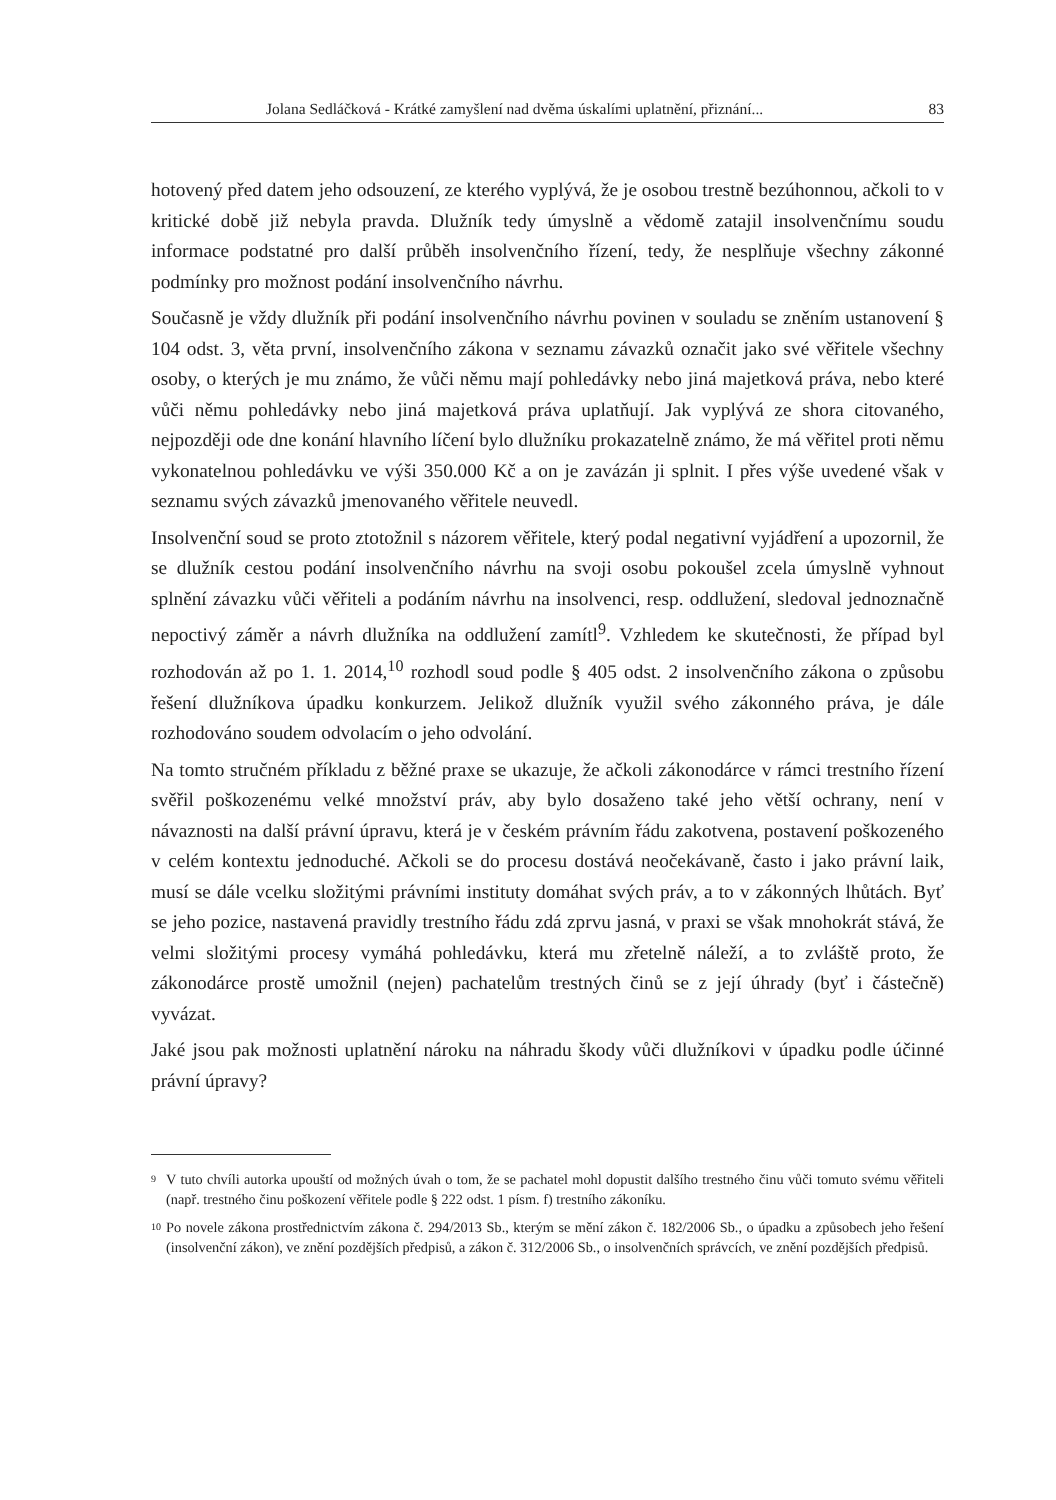Jolana Sedláčková - Krátké zamyšlení nad dvěma úskalími uplatnění, přiznání... 83
hotovený před datem jeho odsouzení, ze kterého vyplývá, že je osobou trestně bezúhonnou, ačkoli to v kritické době již nebyla pravda. Dlužník tedy úmyslně a vědomě zatajil insolvenčnímu soudu informace podstatné pro další průběh insolvenčního řízení, tedy, že nesplňuje všechny zákonné podmínky pro možnost podání insolvenčního návrhu.
Současně je vždy dlužník při podání insolvenčního návrhu povinen v souladu se zněním ustanovení § 104 odst. 3, věta první, insolvenčního zákona v seznamu závazků označit jako své věřitele všechny osoby, o kterých je mu známo, že vůči němu mají pohledávky nebo jiná majetková práva, nebo které vůči němu pohledávky nebo jiná majetková práva uplatňují. Jak vyplývá ze shora citovaného, nejpozději ode dne konání hlavního líčení bylo dlužníku prokazatelně známo, že má věřitel proti němu vykonatelnou pohledávku ve výši 350.000 Kč a on je zavázán ji splnit. I přes výše uvedené však v seznamu svých závazků jmenovaného věřitele neuvedl.
Insolvenční soud se proto ztotožnil s názorem věřitele, který podal negativní vyjádření a upozornil, že se dlužník cestou podání insolvenčního návrhu na svoji osobu pokoušel zcela úmyslně vyhnout splnění závazku vůči věřiteli a podáním návrhu na insolvenci, resp. oddlužení, sledoval jednoznačně nepoctivý záměr a návrh dlužníka na oddlužení zamítl<sup>9</sup>. Vzhledem ke skutečnosti, že případ byl rozhodován až po 1. 1. 2014,<sup>10</sup> rozhodl soud podle § 405 odst. 2 insolvenčního zákona o způsobu řešení dlužníkova úpadku konkurzem. Jelikož dlužník využil svého zákonného práva, je dále rozhodováno soudem odvolacím o jeho odvolání.
Na tomto stručném příkladu z běžné praxe se ukazuje, že ačkoli zákonodárce v rámci trestního řízení svěřil poškozenému velké množství práv, aby bylo dosaženo také jeho větší ochrany, není v návaznosti na další právní úpravu, která je v českém právním řádu zakotvena, postavení poškozeného v celém kontextu jednoduché. Ačkoli se do procesu dostává neočekávaně, často i jako právní laik, musí se dále vcelku složitými právními instituty domáhat svých práv, a to v zákonných lhůtách. Byť se jeho pozice, nastavená pravidly trestního řádu zdá zprvu jasná, v praxi se však mnohokrát stává, že velmi složitými procesy vymáhá pohledávku, která mu zřetelně náleží, a to zvláště proto, že zákonodárce prostě umožnil (nejen) pachatelům trestných činů se z její úhrady (byť i částečně) vyvázat.
Jaké jsou pak možnosti uplatnění nároku na náhradu škody vůči dlužníkovi v úpadku podle účinné právní úpravy?
9
V tuto chvíli autorka upouští od možných úvah o tom, že se pachatel mohl dopustit dalšího trestného činu vůči tomuto svému věřiteli (např. trestného činu poškození věřitele podle § 222 odst. 1 písm. f) trestního zákoníku.
10
Po novele zákona prostřednictvím zákona č. 294/2013 Sb., kterým se mění zákon č. 182/2006 Sb., o úpadku a způsobech jeho řešení (insolvenční zákon), ve znění pozdějších předpisů, a zákon č. 312/2006 Sb., o insolvenčních správcích, ve znění pozdějších předpisů.